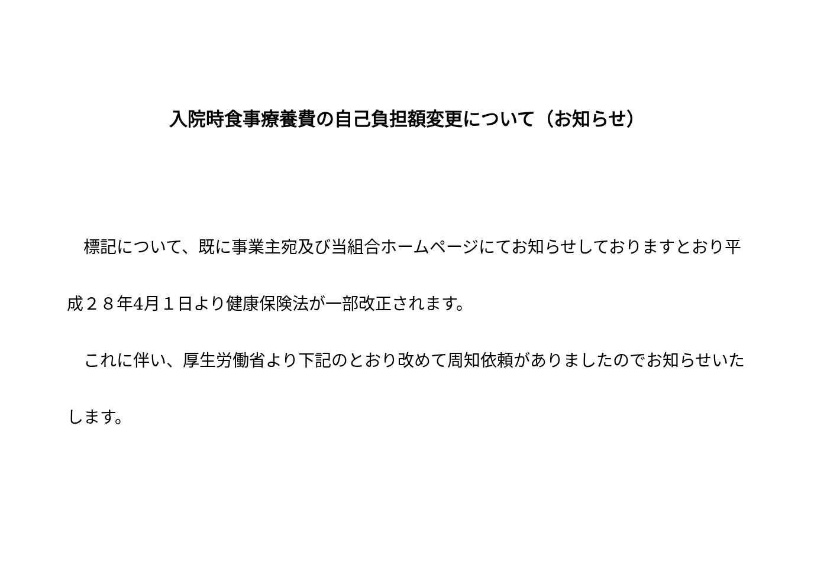入院時食事療養費の自己負担額変更について（お知らせ）
　標記について、既に事業主宛及び当組合ホームページにてお知らせしておりますとおり平成２８年4月１日より健康保険法が一部改正されます。
　これに伴い、厚生労働省より下記のとおり改めて周知依頼がありましたのでお知らせいたします。